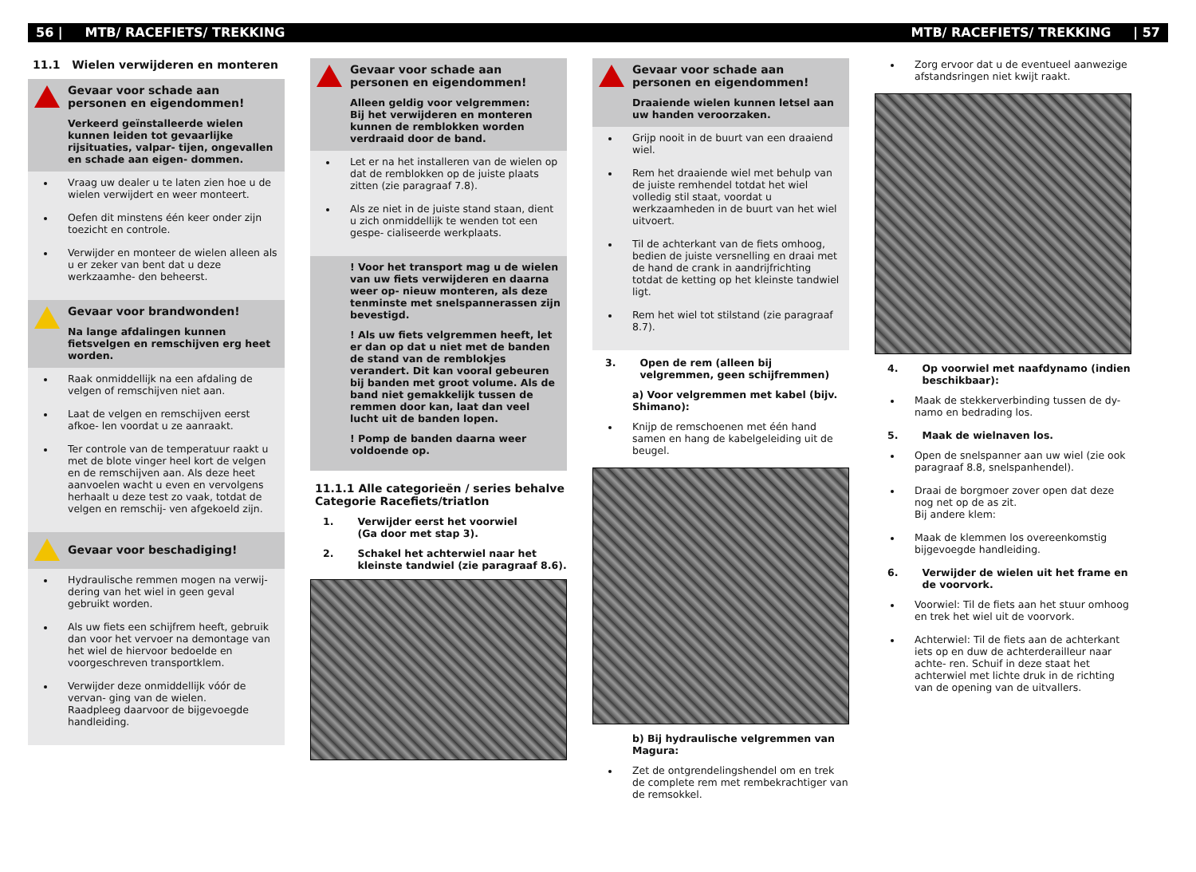56 | MTB/ RACEFIETS/ TREKKING MTB/ RACEFIETS/ TREKKING | 57
11.1 Wielen verwijderen en monteren
Gevaar voor schade aan personen en eigendommen!
Verkeerd geïnstalleerde wielen kunnen leiden tot gevaarlijke rijsituaties, valpar- tijen, ongevallen en schade aan eigen- dommen.
Vraag uw dealer u te laten zien hoe u de wielen verwijdert en weer monteert.
Oefen dit minstens één keer onder zijn toezicht en controle.
Verwijder en monteer de wielen alleen als u er zeker van bent dat u deze werkzaamhe- den beheerst.
Gevaar voor brandwonden!
Na lange afdalingen kunnen fietsvelgen en remschijven erg heet worden.
Raak onmiddellijk na een afdaling de velgen of remschijven niet aan.
Laat de velgen en remschijven eerst afkoe- len voordat u ze aanraakt.
Ter controle van de temperatuur raakt u met de blote vinger heel kort de velgen en de remschijven aan. Als deze heet aanvoelen wacht u even en vervolgens herhaalt u deze test zo vaak, totdat de velgen en remschij- ven afgekoeld zijn.
Gevaar voor beschadiging!
Hydraulische remmen mogen na verwij- dering van het wiel in geen geval gebruikt worden.
Als uw fiets een schijfrem heeft, gebruik dan voor het vervoer na demontage van het wiel de hiervoor bedoelde en voorgeschreven transportklem.
Verwijder deze onmiddellijk vóór de vervan- ging van de wielen.
Raadpleeg daarvoor de bijgevoegde handleiding.
Gevaar voor schade aan personen en eigendommen!
Alleen geldig voor velgremmen:
Bij het verwijderen en monteren kunnen de remblokken worden verdraaid door de band.
Let er na het installeren van de wielen op dat de remblokken op de juiste plaats zitten (zie paragraaf 7.8).
Als ze niet in de juiste stand staan, dient u zich onmiddellijk te wenden tot een gespe- cialiseerde werkplaats.
! Voor het transport mag u de wielen van uw fiets verwijderen en daarna weer op- nieuw monteren, als deze tenminste met snelspannerassen zijn bevestigd.
! Als uw fiets velgremmen heeft, let er dan op dat u niet met de banden de stand van de remblokjes verandert. Dit kan vooral gebeuren bij banden met groot volume. Als de band niet gemakkelijk tussen de remmen door kan, laat dan veel lucht uit de banden lopen.
! Pomp de banden daarna weer voldoende op.
11.1.1 Alle categorieën / series behalve
Categorie Racefiets/triatlon
1. Verwijder eerst het voorwiel
(Ga door met stap 3).
2. Schakel het achterwiel naar het kleinste tandwiel (zie paragraaf 8.6).
Gevaar voor schade aan personen en eigendommen!
Draaiende wielen kunnen letsel aan uw handen veroorzaken.
Grijp nooit in de buurt van een draaiend wiel.
Rem het draaiende wiel met behulp van de juiste remhendel totdat het wiel volledig stil staat, voordat u werkzaamheden in de buurt van het wiel uitvoert.
Til de achterkant van de fiets omhoog, bedien de juiste versnelling en draai met de hand de crank in aandrijfrichting totdat de ketting op het kleinste tandwiel ligt.
Rem het wiel tot stilstand (zie paragraaf 8.7).
3. Open de rem (alleen bij velgremmen, geen schijfremmen)
a) Voor velgremmen met kabel (bijv. Shimano):
Knijp de remschoenen met één hand samen en hang de kabelgeleiding uit de beugel.
b) Bij hydraulische velgremmen van Magura:
Zet de ontgrendelingshendel om en trek de complete rem met rembekrachtiger van de remsokkel.
Zorg ervoor dat u de eventueel aanwezige afstandsringen niet kwijt raakt.
4. Op voorwiel met naafdynamo (indien beschikbaar):
Maak de stekkerverbinding tussen de dy- namo en bedrading los.
5. Maak de wielnaven los.
Open de snelspanner aan uw wiel (zie ook paragraaf 8.8, snelspanhendel).
Draai de borgmoer zover open dat deze nog net op de as zit.
Bij andere klem:
Maak de klemmen los overeenkomstig bijgevoegde handleiding.
6. Verwijder de wielen uit het frame en de voorvork.
Voorwiel: Til de fiets aan het stuur omhoog en trek het wiel uit de voorvork.
Achterwiel: Til de fiets aan de achterkant iets op en duw de achterderailleur naar achte- ren. Schuif in deze staat het achterwiel met lichte druk in de richting van de opening van de uitvallers.